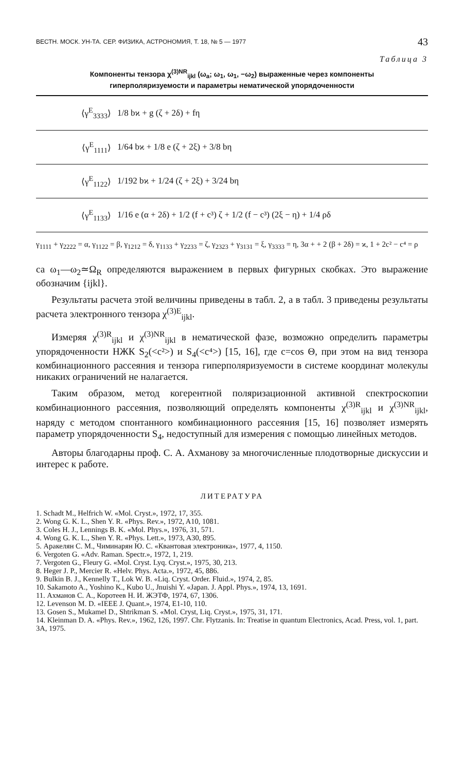ВЕСТН. МОСК. УН-ТА. СЕР. ФИЗИКА, АСТРОНОМИЯ, Т. 18, № 5 — 1977 43
Таблица 3
Компоненты тензора χ<sup>(3)NR</sup><sub>ijkl</sub> (ω<sub>a</sub>; ω<sub>1</sub>, ω<sub>1</sub>, −ω<sub>2</sub>) выраженные через компоненты
гиперполяризуемости и параметры нематической упорядоченности
| ⟨γ<sup>E</sup><sub>3333</sub>⟩ | 1/8 bϰ + g (ζ + 2δ) + fη |
| ⟨γ<sup>E</sup><sub>1111</sub>⟩ | 1/64 bϰ + 1/8 e (ζ + 2ξ) + 3/8 bη |
| ⟨γ<sup>E</sup><sub>1122</sub>⟩ | 1/192 bϰ + 1/24 (ζ + 2ξ) + 3/24 bη |
| ⟨γ<sup>E</sup><sub>1133</sub>⟩ | 1/16 e (α + 2δ) + 1/2 (f + c³) ζ + 1/2 (f − c³) (2ξ − η) + 1/4 ρδ |
γ<sub>1111</sub> + γ<sub>2222</sub> = α, γ<sub>1122</sub> = β, γ<sub>1212</sub> = δ, γ<sub>1133</sub> + γ<sub>2233</sub> = ζ, γ<sub>2323</sub> + γ<sub>3131</sub> = ξ, γ<sub>3333</sub> = η, 3α + + 2 (β + 2δ) = ϰ, 1 + 2c² − c⁴ = ρ
са ω<sub>1</sub>—ω<sub>2</sub>≃Ω<sub>R</sub> определяются выражением в первых фигурных скобках. Это выражение обозначим {ijkl}.
Результаты расчета этой величины приведены в табл. 2, а в табл. 3 приведены результаты расчета электронного тензора χ<sup>(3)E</sup><sub>ijkl</sub>.
Измеряя χ<sup>(3)R</sup><sub>ijkl</sub> и χ<sup>(3)NR</sup><sub>ijkl</sub> в нематической фазе, возможно определить параметры упорядоченности НЖК S<sub>2</sub>(<c²>) и S<sub>4</sub>(<c⁴>) [15, 16], где c=cos Θ, при этом на вид тензора комбинационного рассеяния и тензора гиперполяризуемости в системе координат молекулы никаких ограничений не налагается.
Таким образом, метод когерентной поляризационной активной спектроскопии комбинационного рассеяния, позволяющий определять компоненты χ<sup>(3)R</sup><sub>ijkl</sub> и χ<sup>(3)NR</sup><sub>ijkl</sub>, наряду с методом спонтанного комбинационного рассеяния [15, 16] позволяет измерять параметр упорядоченности S<sub>4</sub>, недоступный для измерения с помощью линейных методов.
Авторы благодарны проф. С. А. Ахманову за многочисленные плодотворные дискуссии и интерес к работе.
ЛИТЕРАТУРА
1. Schadt M., Helfrich W. «Mol. Cryst.», 1972, 17, 355.
2. Wong G. K. L., Shen Y. R. «Phys. Rev.», 1972, A10, 1081.
3. Coles H. J., Lennings B. K. «Mol. Phys.», 1976, 31, 571.
4. Wong G. K. L., Shen Y. R. «Phys. Lett.», 1973, A30, 895.
5. Аракелян С. М., Чиминарян Ю. С. «Квантовая электроника», 1977, 4, 1150.
6. Vergoten G. «Adv. Raman. Spectr.», 1972, 1, 219.
7. Vergoten G., Fleury G. «Mol. Cryst. Lyq. Cryst.», 1975, 30, 213.
8. Heger J. P., Mercier R. «Helv. Phys. Acta.», 1972, 45, 886.
9. Bulkin B. J., Kennelly T., Lok W. B. «Liq. Cryst. Order. Fluid.», 1974, 2, 85.
10. Sakamoto A., Yoshino K., Kubo U., Jnuishi Y. «Japan. J. Appl. Phys.», 1974, 13, 1691.
11. Ахманов С. А., Коротеев Н. И. ЖЭТФ, 1974, 67, 1306.
12. Levenson M. D. «IEEE J. Quant.», 1974, E1-10, 110.
13. Gosen S., Mukamel D., Shtrikman S. «Mol. Cryst, Liq. Cryst.», 1975, 31, 171.
14. Kleinman D. A. «Phys. Rev.», 1962, 126, 1997. Chr. Flytzanis. In: Treatise in quantum Electronics, Acad. Press, vol. 1, part. 3A, 1975.